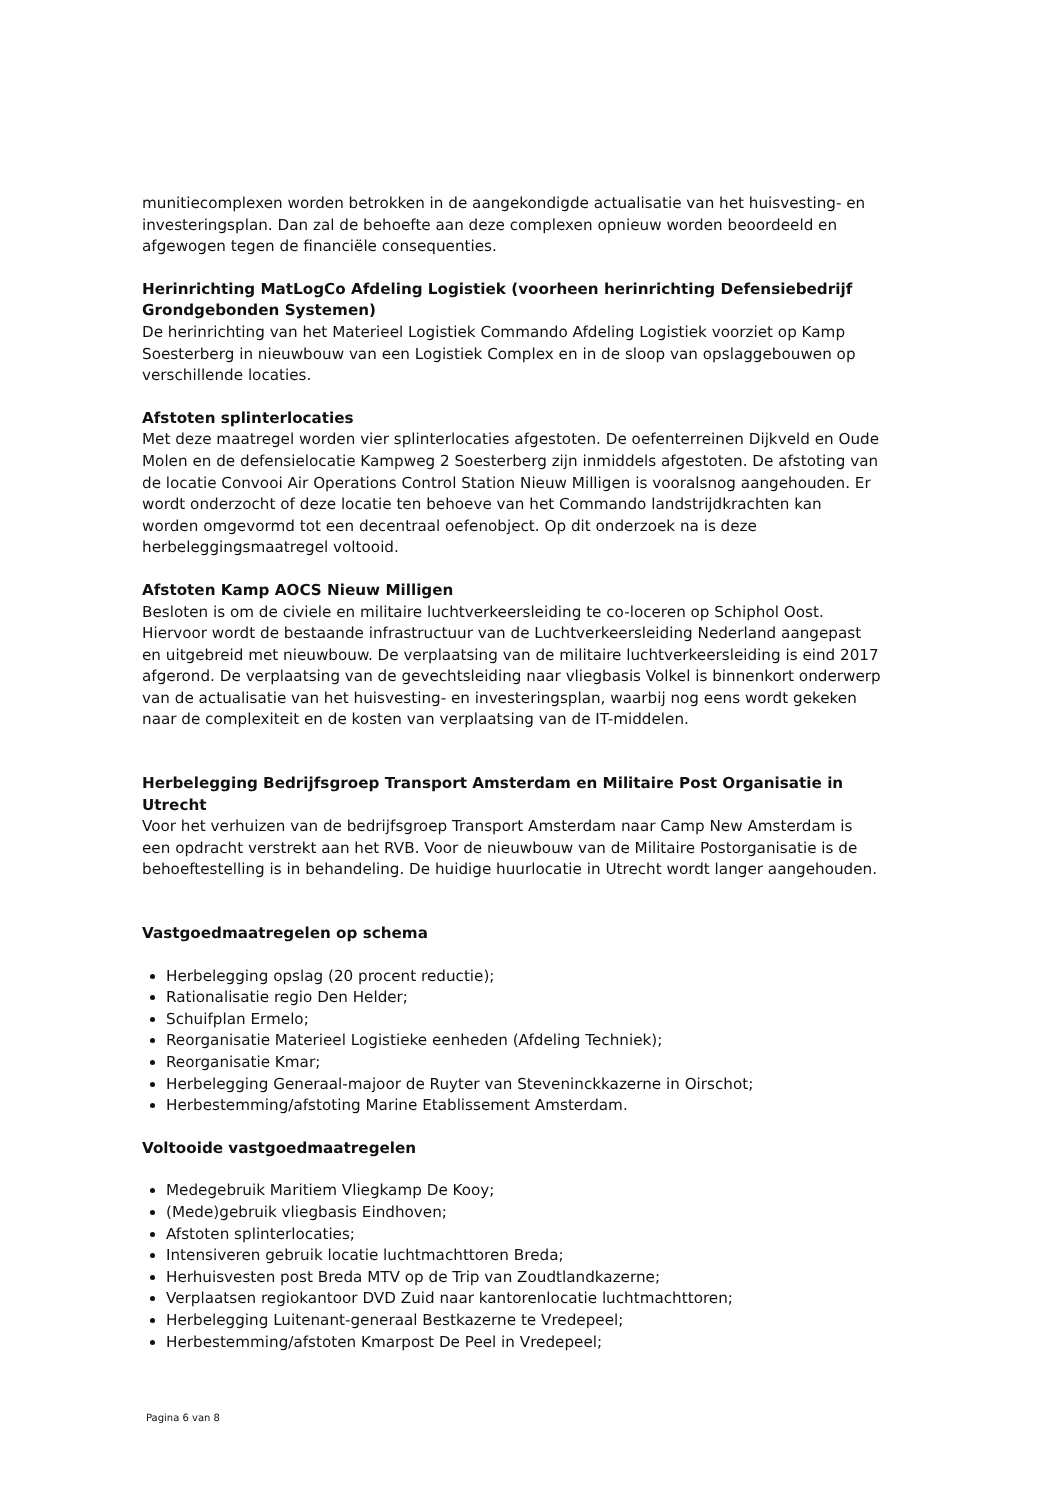munitiecomplexen worden betrokken in de aangekondigde actualisatie van het huisvesting- en investeringsplan. Dan zal de behoefte aan deze complexen opnieuw worden beoordeeld en afgewogen tegen de financiële consequenties.
Herinrichting MatLogCo Afdeling Logistiek (voorheen herinrichting Defensiebedrijf Grondgebonden Systemen)
De herinrichting van het Materieel Logistiek Commando Afdeling Logistiek voorziet op Kamp Soesterberg in nieuwbouw van een Logistiek Complex en in de sloop van opslaggebouwen op verschillende locaties.
Afstoten splinterlocaties
Met deze maatregel worden vier splinterlocaties afgestoten. De oefenterreinen Dijkveld en Oude Molen en de defensielocatie Kampweg 2 Soesterberg zijn inmiddels afgestoten. De afstoting van de locatie Convooi Air Operations Control Station Nieuw Milligen is vooralsnog aangehouden. Er wordt onderzocht of deze locatie ten behoeve van het Commando landstrijdkrachten kan worden omgevormd tot een decentraal oefenobject. Op dit onderzoek na is deze herbeleggingsmaatregel voltooid.
Afstoten Kamp AOCS Nieuw Milligen
Besloten is om de civiele en militaire luchtverkeersleiding te co-loceren op Schiphol Oost. Hiervoor wordt de bestaande infrastructuur van de Luchtverkeersleiding Nederland aangepast en uitgebreid met nieuwbouw. De verplaatsing van de militaire luchtverkeersleiding is eind 2017 afgerond. De verplaatsing van de gevechtsleiding naar vliegbasis Volkel is binnenkort onderwerp van de actualisatie van het huisvesting- en investeringsplan, waarbij nog eens wordt gekeken naar de complexiteit en de kosten van verplaatsing van de IT-middelen.
Herbelegging Bedrijfsgroep Transport Amsterdam en Militaire Post Organisatie in Utrecht
Voor het verhuizen van de bedrijfsgroep Transport Amsterdam naar Camp New Amsterdam is een opdracht verstrekt aan het RVB. Voor de nieuwbouw van de Militaire Postorganisatie is de behoeftestelling is in behandeling. De huidige huurlocatie in Utrecht wordt langer aangehouden.
Vastgoedmaatregelen op schema
Herbelegging opslag (20 procent reductie);
Rationalisatie regio Den Helder;
Schuifplan Ermelo;
Reorganisatie Materieel Logistieke eenheden (Afdeling Techniek);
Reorganisatie Kmar;
Herbelegging Generaal-majoor de Ruyter van Steveninckkazerne in Oirschot;
Herbestemming/afstoting Marine Etablissement Amsterdam.
Voltooide vastgoedmaatregelen
Medegebruik Maritiem Vliegkamp De Kooy;
(Mede)gebruik vliegbasis Eindhoven;
Afstoten splinterlocaties;
Intensiveren gebruik locatie luchtmachttoren Breda;
Herhuisvesten post Breda MTV op de Trip van Zoudtlandkazerne;
Verplaatsen regiokantoor DVD Zuid naar kantorenlocatie luchtmachttoren;
Herbelegging Luitenant-generaal Bestkazerne te Vredepeel;
Herbestemming/afstoten Kmarpost De Peel in Vredepeel;
Pagina 6 van 8